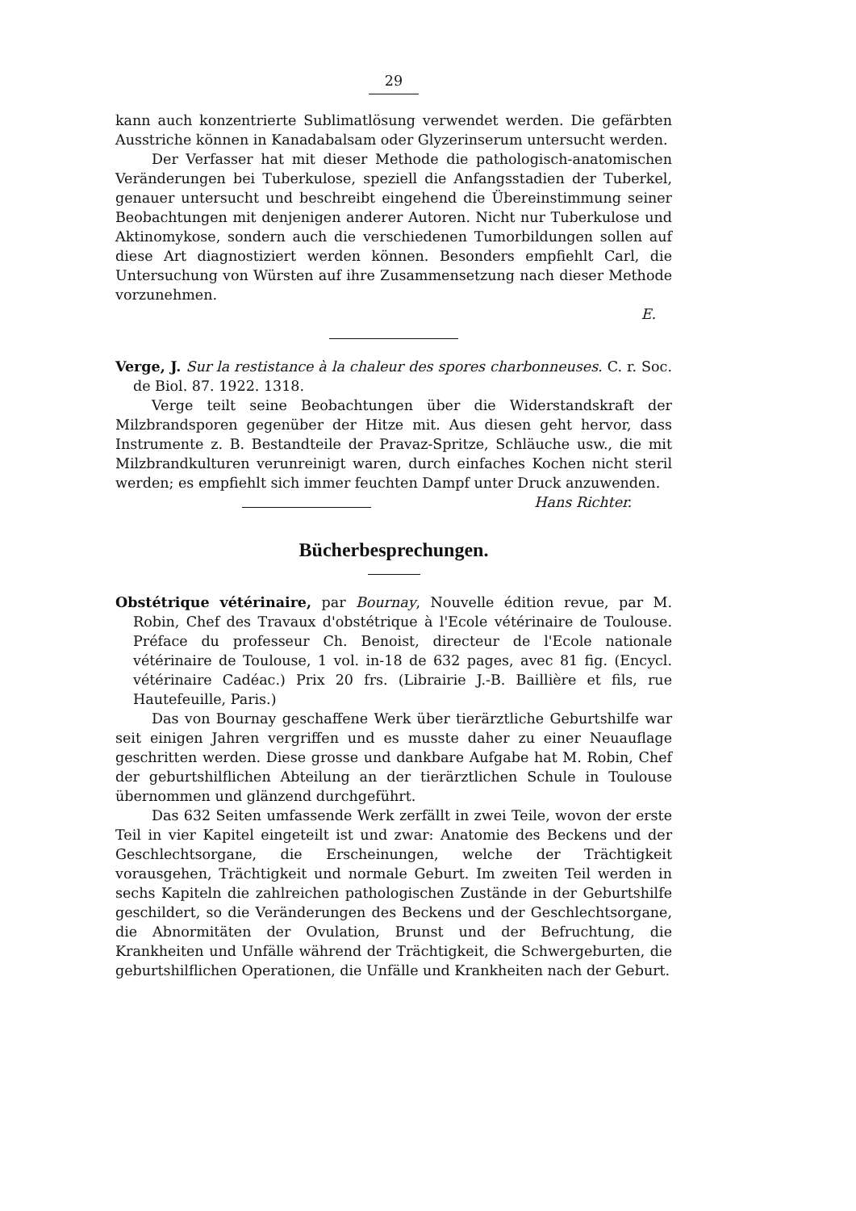29
kann auch konzentrierte Sublimatlösung verwendet werden. Die gefärbten Ausstriche können in Kanadabalsam oder Glyzerinserum untersucht werden.
Der Verfasser hat mit dieser Methode die pathologisch-anatomischen Veränderungen bei Tuberkulose, speziell die Anfangsstadien der Tuberkel, genauer untersucht und beschreibt eingehend die Übereinstimmung seiner Beobachtungen mit denjenigen anderer Autoren. Nicht nur Tuberkulose und Aktinomykose, sondern auch die verschiedenen Tumorbildungen sollen auf diese Art diagnostiziert werden können. Besonders empfiehlt Carl, die Untersuchung von Würsten auf ihre Zusammensetzung nach dieser Methode vorzunehmen.
E.
Verge, J. Sur la restistance à la chaleur des spores charbonneuses. C. r. Soc. de Biol. 87. 1922. 1318.
Verge teilt seine Beobachtungen über die Widerstandskraft der Milzbrandsporen gegenüber der Hitze mit. Aus diesen geht hervor, dass Instrumente z. B. Bestandteile der Pravaz-Spritze, Schläuche usw., die mit Milzbrandkulturen verunreinigt waren, durch einfaches Kochen nicht steril werden; es empfiehlt sich immer feuchten Dampf unter Druck anzuwenden. Hans Richter.
Bücherbesprechungen.
Obstétrique vétérinaire, par Bournay, Nouvelle édition revue, par M. Robin, Chef des Travaux d'obstétrique à l'Ecole vétérinaire de Toulouse. Préface du professeur Ch. Benoist, directeur de l'Ecole nationale vétérinaire de Toulouse, 1 vol. in-18 de 632 pages, avec 81 fig. (Encycl. vétérinaire Cadéac.) Prix 20 frs. (Librairie J.-B. Baillière et fils, rue Hautefeuille, Paris.)
Das von Bournay geschaffene Werk über tierärztliche Geburtshilfe war seit einigen Jahren vergriffen und es musste daher zu einer Neuauflage geschritten werden. Diese grosse und dankbare Aufgabe hat M. Robin, Chef der geburtshilflichen Abteilung an der tierärztlichen Schule in Toulouse übernommen und glänzend durchgeführt.
Das 632 Seiten umfassende Werk zerfällt in zwei Teile, wovon der erste Teil in vier Kapitel eingeteilt ist und zwar: Anatomie des Beckens und der Geschlechtsorgane, die Erscheinungen, welche der Trächtigkeit vorausgehen, Trächtigkeit und normale Geburt. Im zweiten Teil werden in sechs Kapiteln die zahlreichen pathologischen Zustände in der Geburtshilfe geschildert, so die Veränderungen des Beckens und der Geschlechtsorgane, die Abnormitäten der Ovulation, Brunst und der Befruchtung, die Krankheiten und Unfälle während der Trächtigkeit, die Schwergeburten, die geburtshilflichen Operationen, die Unfälle und Krankheiten nach der Geburt.